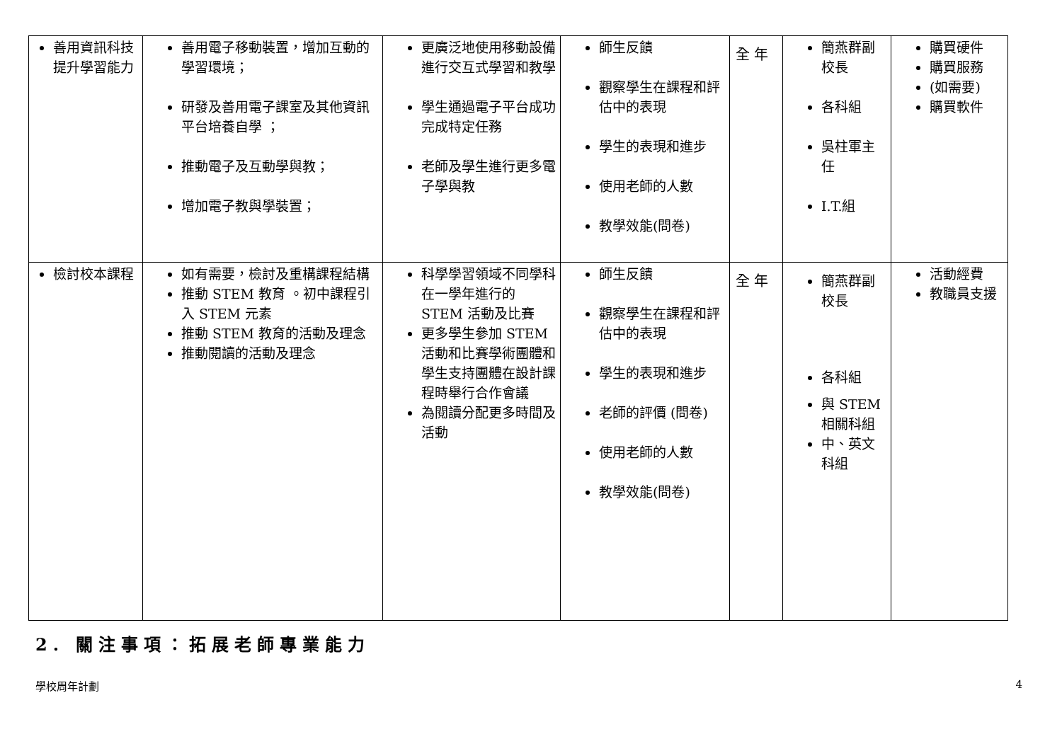| 善用資訊科技提升學習能力 | 善用電子移動裝置，增加互動的學習環境； 研發及善用電子課室及其他資訊平台培養自學 ； 推動電子及互動學與教； 增加電子教與學裝置； | 更廣泛地使用移動設備進行交互式學習和教學 學生通過電子平台成功完成特定任務 老師及學生進行更多電子學與教 | 師生反饋 觀察學生在課程和評估中的表現 學生的表現和進步 使用老師的人數 教學效能(問卷) | 全 年 | 簡燕群副校長 各科組 吳柱軍主任 I.T.組 | 購買硬件 購買服務 (如需要) 購買軟件 |
| 檢討校本課程 | 如有需要，檢討及重構課程結構 推動 STEM 教育 。初中課程引入 STEM 元素 推動 STEM 教育的活動及理念 推動閱讀的活動及理念 | 科學學習領域不同學科在一學年進行的 STEM 活動及比賽 更多學生參加 STEM 活動和比賽學術團體和學生支持團體在設計課程時舉行合作會議 為閱讀分配更多時間及活動 | 師生反饋 觀察學生在課程和評估中的表現 學生的表現和進步 老師的評價 (問卷) 使用老師的人數 教學效能(問卷) | 全 年 | 簡燕群副校長 各科組 與 STEM 相關科組 中、英文科組 | 活動經費 教職員支援 |
2. 關注事項：拓展老師專業能力
學校周年計劃 4